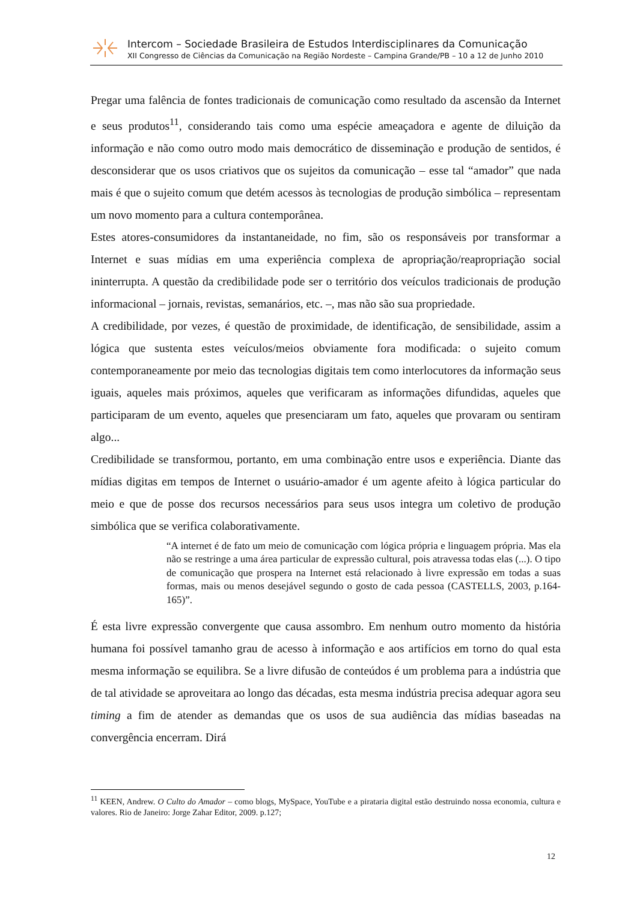Intercom – Sociedade Brasileira de Estudos Interdisciplinares da Comunicação
XII Congresso de Ciências da Comunicação na Região Nordeste – Campina Grande/PB – 10 a 12 de Junho 2010
Pregar uma falência de fontes tradicionais de comunicação como resultado da ascensão da Internet e seus produtos<sup>11</sup>, considerando tais como uma espécie ameaçadora e agente de diluição da informação e não como outro modo mais democrático de disseminação e produção de sentidos, é desconsiderar que os usos criativos que os sujeitos da comunicação – esse tal “amador” que nada mais é que o sujeito comum que detém acessos às tecnologias de produção simbólica – representam um novo momento para a cultura contemporânea.
Estes atores-consumidores da instantaneidade, no fim, são os responsáveis por transformar a Internet e suas mídias em uma experiência complexa de apropriação/reapropriação social ininterrupta. A questão da credibilidade pode ser o território dos veículos tradicionais de produção informacional – jornais, revistas, semanários, etc. –, mas não são sua propriedade.
A credibilidade, por vezes, é questão de proximidade, de identificação, de sensibilidade, assim a lógica que sustenta estes veículos/meios obviamente fora modificada: o sujeito comum contemporaneamente por meio das tecnologias digitais tem como interlocutores da informação seus iguais, aqueles mais próximos, aqueles que verificaram as informações difundidas, aqueles que participaram de um evento, aqueles que presenciaram um fato, aqueles que provaram ou sentiram algo...
Credibilidade se transformou, portanto, em uma combinação entre usos e experiência. Diante das mídias digitas em tempos de Internet o usuário-amador é um agente afeito à lógica particular do meio e que de posse dos recursos necessários para seus usos integra um coletivo de produção simbólica que se verifica colaborativamente.
“A internet é de fato um meio de comunicação com lógica própria e linguagem própria. Mas ela não se restringe a uma área particular de expressão cultural, pois atravessa todas elas (...). O tipo de comunicação que prospera na Internet está relacionado à livre expressão em todas a suas formas, mais ou menos desejável segundo o gosto de cada pessoa (CASTELLS, 2003, p.164-165)”.
É esta livre expressão convergente que causa assombro. Em nenhum outro momento da história humana foi possível tamanho grau de acesso à informação e aos artifícios em torno do qual esta mesma informação se equilibra. Se a livre difusão de conteúdos é um problema para a indústria que de tal atividade se aproveitara ao longo das décadas, esta mesma indústria precisa adequar agora seu timing a fim de atender as demandas que os usos de sua audiência das mídias baseadas na convergência encerram. Dirá
<sup>11</sup> KEEN, Andrew. O Culto do Amador – como blogs, MySpace, YouTube e a pirataria digital estão destruindo nossa economia, cultura e valores. Rio de Janeiro: Jorge Zahar Editor, 2009. p.127;
12